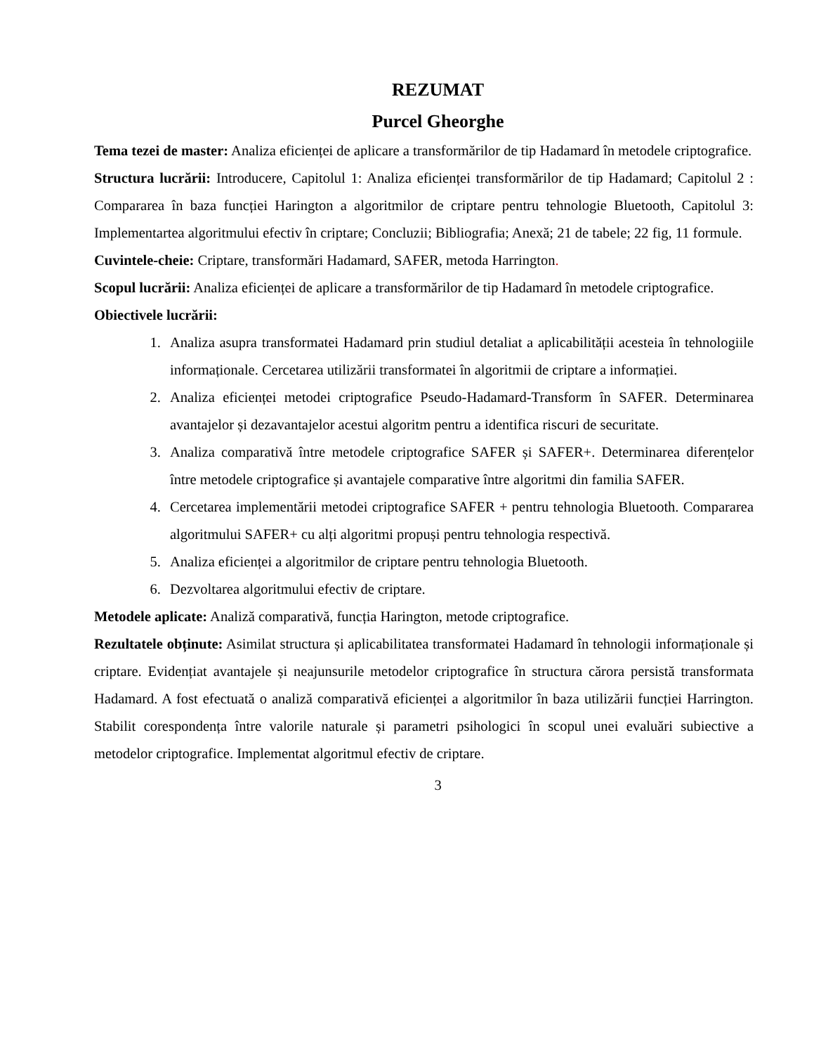REZUMAT
Purcel Gheorghe
Tema tezei de master: Analiza eficienței de aplicare a transformărilor de tip Hadamard în metodele criptografice.
Structura lucrării: Introducere, Capitolul 1: Analiza eficienței transformărilor de tip Hadamard; Capitolul 2 : Compararea în baza funcției Harington a algoritmilor de criptare pentru tehnologie Bluetooth, Capitolul 3: Implementartea algoritmului efectiv în criptare; Concluzii; Bibliografia; Anexă; 21 de tabele; 22 fig, 11 formule.
Cuvintele-cheie: Criptare, transformări Hadamard, SAFER, metoda Harrington.
Scopul lucrării: Analiza eficienței de aplicare a transformărilor de tip Hadamard în metodele criptografice.
Obiectivele lucrării:
1. Analiza asupra transformatei Hadamard prin studiul detaliat a aplicabilității acesteia în tehnologiile informaționale. Cercetarea utilizării transformatei în algoritmii de criptare a informației.
2. Analiza eficienței metodei criptografice Pseudo-Hadamard-Transform în SAFER. Determinarea avantajelor și dezavantajelor acestui algoritm pentru a identifica riscuri de securitate.
3. Analiza comparativă între metodele criptografice SAFER și SAFER+. Determinarea diferențelor între metodele criptografice și avantajele comparative între algoritmi din familia SAFER.
4. Cercetarea implementării metodei criptografice SAFER + pentru tehnologia Bluetooth. Compararea algoritmului SAFER+ cu alți algoritmi propuși pentru tehnologia respectivă.
5. Analiza eficienței a algoritmilor de criptare pentru tehnologia Bluetooth.
6. Dezvoltarea algoritmului efectiv de criptare.
Metodele aplicate: Analiză comparativă, funcția Harington, metode criptografice.
Rezultatele obținute: Asimilat structura și aplicabilitatea transformatei Hadamard în tehnologii informaționale și criptare. Evidențiat avantajele și neajunsurile metodelor criptografice în structura cărora persistă transformata Hadamard. A fost efectuată o analiză comparativă eficienței a algoritmilor în baza utilizării funcției Harrington. Stabilit corespondența între valorile naturale și parametri psihologici în scopul unei evaluări subiective a metodelor criptografice. Implementat algoritmul efectiv de criptare.
3